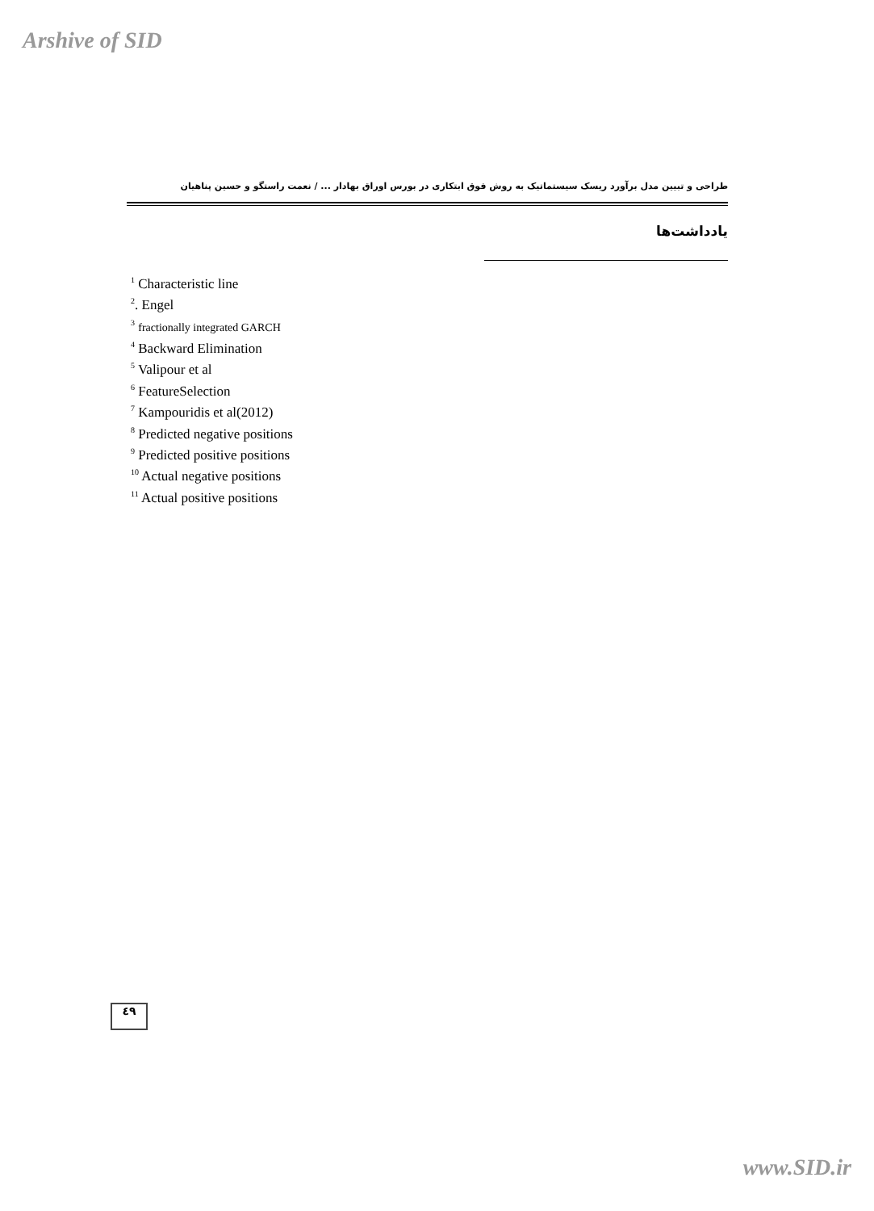Arshive of SID
طراحی و تبیین مدل برآورد ریسک سیستماتیک به روش فوق ابتکاری در بورس اوراق بهادار ... / نعمت راستگو و حسین پناهیان
یادداشت‌ها
<sup>1</sup> Characteristic line
<sup>2</sup>. Engel
<sup>3</sup> fractionally integrated GARCH
<sup>4</sup> Backward Elimination
<sup>5</sup> Valipour et al
<sup>6</sup> FeatureSelection
<sup>7</sup> Kampouridis et al(2012)
<sup>8</sup> Predicted negative positions
<sup>9</sup> Predicted positive positions
<sup>10</sup> Actual negative positions
<sup>11</sup> Actual positive positions
٤٩
www.SID.ir